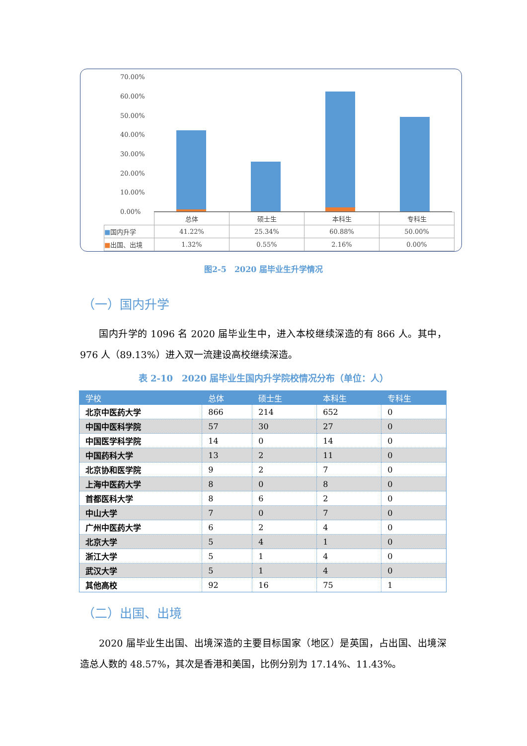70.00%
60.00%
50.00%
40.00%
30.00%
20.00%
10.00%
0.00%
| | 总体 | 硕士生 | 本科生 | 专科生 |
| ■ 国内升学 | 41.22% | 25.34% | 60.88% | 50.00% |
| ■ 出国、出境 | 1.32% | 0.55% | 2.16% | 0.00% |
图2-5　2020 届毕业生升学情况
（一）国内升学
国内升学的 1096 名 2020 届毕业生中，进入本校继续深造的有 866 人。其中，976 人（89.13%）进入双一流建设高校继续深造。
表 2-10　2020 届毕业生国内升学院校情况分布（单位：人）
| 学校 | 总体 | 硕士生 | 本科生 | 专科生 |
| --- | --- | --- | --- | --- |
| 北京中医药大学 | 866 | 214 | 652 | 0 |
| 中国中医科学院 | 57 | 30 | 27 | 0 |
| 中国医学科学院 | 14 | 0 | 14 | 0 |
| 中国药科大学 | 13 | 2 | 11 | 0 |
| 北京协和医学院 | 9 | 2 | 7 | 0 |
| 上海中医药大学 | 8 | 0 | 8 | 0 |
| 首都医科大学 | 8 | 6 | 2 | 0 |
| 中山大学 | 7 | 0 | 7 | 0 |
| 广州中医药大学 | 6 | 2 | 4 | 0 |
| 北京大学 | 5 | 4 | 1 | 0 |
| 浙江大学 | 5 | 1 | 4 | 0 |
| 武汉大学 | 5 | 1 | 4 | 0 |
| 其他高校 | 92 | 16 | 75 | 1 |
（二）出国、出境
2020 届毕业生出国、出境深造的主要目标国家（地区）是英国，占出国、出境深造总人数的 48.57%，其次是香港和美国，比例分别为 17.14%、11.43%。